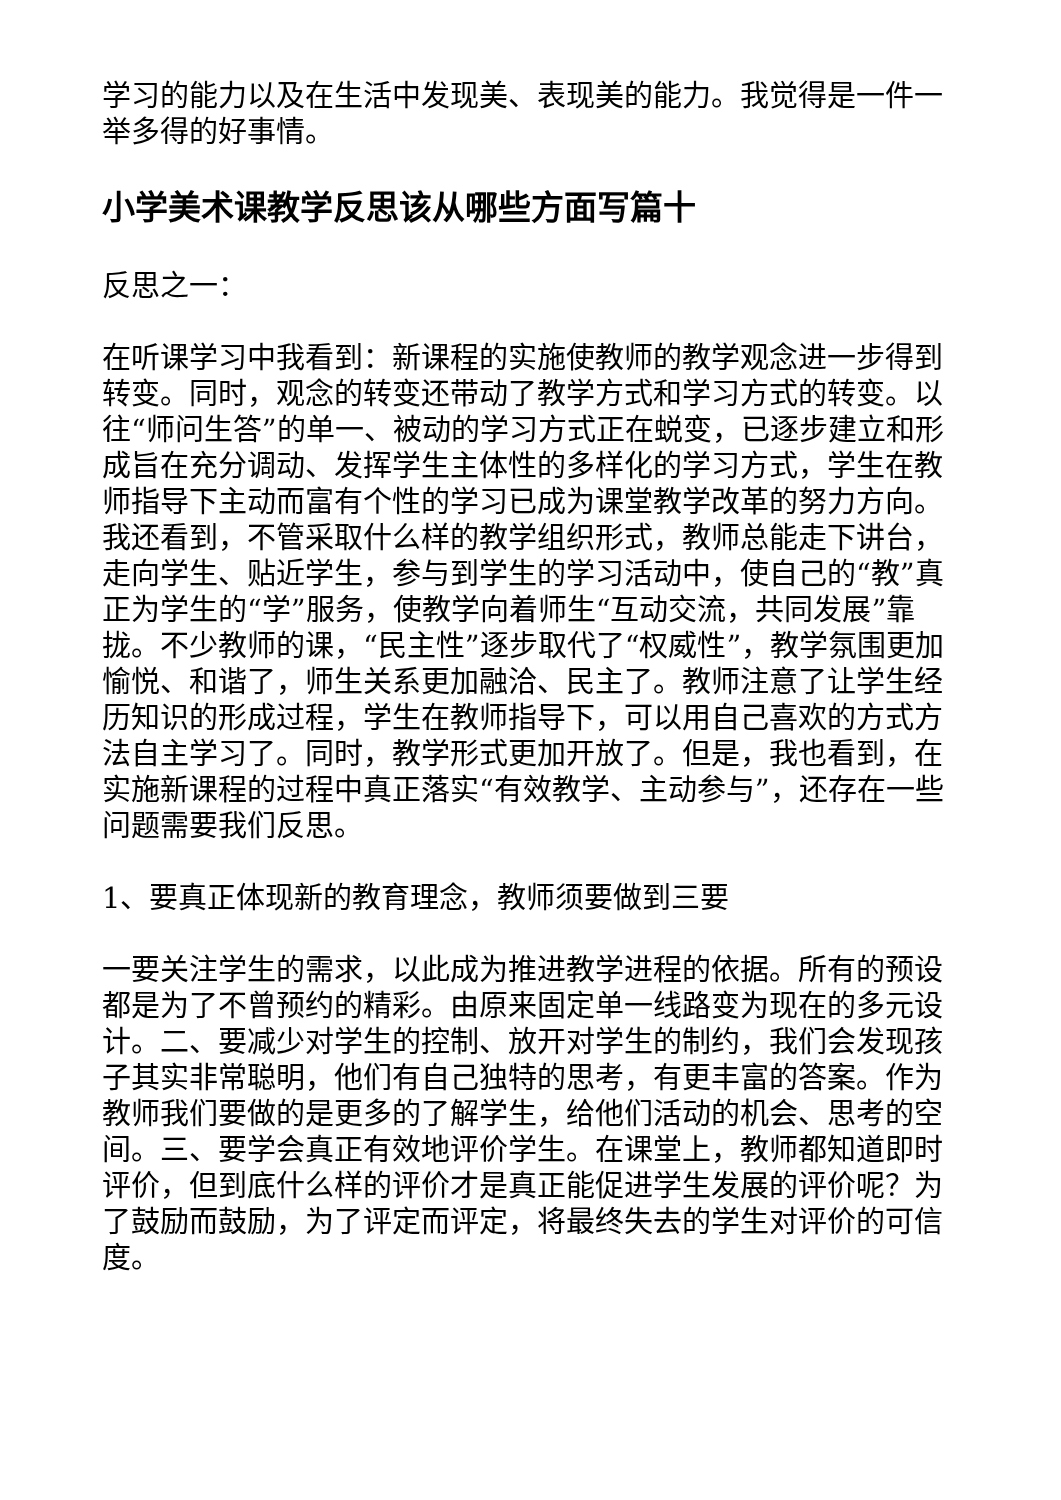学习的能力以及在生活中发现美、表现美的能力。我觉得是一件一举多得的好事情。
小学美术课教学反思该从哪些方面写篇十
反思之一：
在听课学习中我看到：新课程的实施使教师的教学观念进一步得到转变。同时，观念的转变还带动了教学方式和学习方式的转变。以往“师问生答”的单一、被动的学习方式正在蜕变，已逐步建立和形成旨在充分调动、发挥学生主体性的多样化的学习方式，学生在教师指导下主动而富有个性的学习已成为课堂教学改革的努力方向。我还看到，不管采取什么样的教学组织形式，教师总能走下讲台，走向学生、贴近学生，参与到学生的学习活动中，使自己的“教”真正为学生的“学”服务，使教学向着师生“互动交流，共同发展”靠拢。不少教师的课，“民主性”逐步取代了“权威性”，教学氛围更加愉悦、和谐了，师生关系更加融洽、民主了。教师注意了让学生经历知识的形成过程，学生在教师指导下，可以用自己喜欢的方式方法自主学习了。同时，教学形式更加开放了。但是，我也看到，在实施新课程的过程中真正落实“有效教学、主动参与”，还存在一些问题需要我们反思。
1、要真正体现新的教育理念，教师须要做到三要
一要关注学生的需求，以此成为推进教学进程的依据。所有的预设都是为了不曾预约的精彩。由原来固定单一线路变为现在的多元设计。二、要减少对学生的控制、放开对学生的制约，我们会发现孩子其实非常聪明，他们有自己独特的思考，有更丰富的答案。作为教师我们要做的是更多的了解学生，给他们活动的机会、思考的空间。三、要学会真正有效地评价学生。在课堂上，教师都知道即时评价，但到底什么样的评价才是真正能促进学生发展的评价呢？为了鼓励而鼓励，为了评定而评定，将最终失去的学生对评价的可信度。